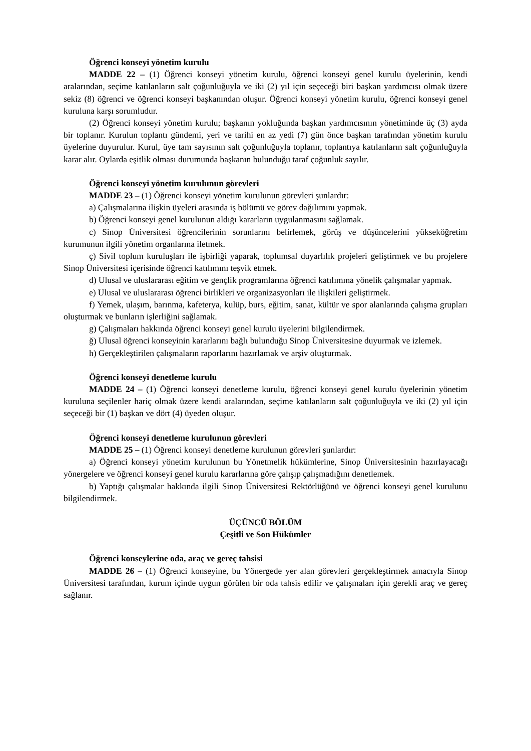Öğrenci konseyi yönetim kurulu
MADDE 22 – (1) Öğrenci konseyi yönetim kurulu, öğrenci konseyi genel kurulu üyelerinin, kendi aralarından, seçime katılanların salt çoğunluğuyla ve iki (2) yıl için seçeceği biri başkan yardımcısı olmak üzere sekiz (8) öğrenci ve öğrenci konseyi başkanından oluşur. Öğrenci konseyi yönetim kurulu, öğrenci konseyi genel kuruluna karşı sorumludur.
(2) Öğrenci konseyi yönetim kurulu; başkanın yokluğunda başkan yardımcısının yönetiminde üç (3) ayda bir toplanır. Kurulun toplantı gündemi, yeri ve tarihi en az yedi (7) gün önce başkan tarafından yönetim kurulu üyelerine duyurulur. Kurul, üye tam sayısının salt çoğunluğuyla toplanır, toplantıya katılanların salt çoğunluğuyla karar alır. Oylarda eşitlik olması durumunda başkanın bulunduğu taraf çoğunluk sayılır.
Öğrenci konseyi yönetim kurulunun görevleri
MADDE 23 – (1) Öğrenci konseyi yönetim kurulunun görevleri şunlardır:
a) Çalışmalarına ilişkin üyeleri arasında iş bölümü ve görev dağılımını yapmak.
b) Öğrenci konseyi genel kurulunun aldığı kararların uygulanmasını sağlamak.
c) Sinop Üniversitesi öğrencilerinin sorunlarını belirlemek, görüş ve düşüncelerini yükseköğretim kurumunun ilgili yönetim organlarına iletmek.
ç) Sivil toplum kuruluşları ile işbirliği yaparak, toplumsal duyarlılık projeleri geliştirmek ve bu projelere Sinop Üniversitesi içerisinde öğrenci katılımını teşvik etmek.
d) Ulusal ve uluslararası eğitim ve gençlik programlarına öğrenci katılımına yönelik çalışmalar yapmak.
e) Ulusal ve uluslararası öğrenci birlikleri ve organizasyonları ile ilişkileri geliştirmek.
f) Yemek, ulaşım, barınma, kafeterya, kulüp, burs, eğitim, sanat, kültür ve spor alanlarında çalışma grupları oluşturmak ve bunların işlerliğini sağlamak.
g) Çalışmaları hakkında öğrenci konseyi genel kurulu üyelerini bilgilendirmek.
ğ) Ulusal öğrenci konseyinin kararlarını bağlı bulunduğu Sinop Üniversitesine duyurmak ve izlemek.
h) Gerçekleştirilen çalışmaların raporlarını hazırlamak ve arşiv oluşturmak.
Öğrenci konseyi denetleme kurulu
MADDE 24 – (1) Öğrenci konseyi denetleme kurulu, öğrenci konseyi genel kurulu üyelerinin yönetim kuruluna seçilenler hariç olmak üzere kendi aralarından, seçime katılanların salt çoğunluğuyla ve iki (2) yıl için seçeceği bir (1) başkan ve dört (4) üyeden oluşur.
Öğrenci konseyi denetleme kurulunun görevleri
MADDE 25 – (1) Öğrenci konseyi denetleme kurulunun görevleri şunlardır:
a) Öğrenci konseyi yönetim kurulunun bu Yönetmelik hükümlerine, Sinop Üniversitesinin hazırlayacağı yönergelere ve öğrenci konseyi genel kurulu kararlarına göre çalışıp çalışmadığını denetlemek.
b) Yaptığı çalışmalar hakkında ilgili Sinop Üniversitesi Rektörlüğünü ve öğrenci konseyi genel kurulunu bilgilendirmek.
ÜÇÜNCÜ BÖLÜM
Çeşitli ve Son Hükümler
Öğrenci konseylerine oda, araç ve gereç tahsisi
MADDE 26 – (1) Öğrenci konseyine, bu Yönergede yer alan görevleri gerçekleştirmek amacıyla Sinop Üniversitesi tarafından, kurum içinde uygun görülen bir oda tahsis edilir ve çalışmaları için gerekli araç ve gereç sağlanır.